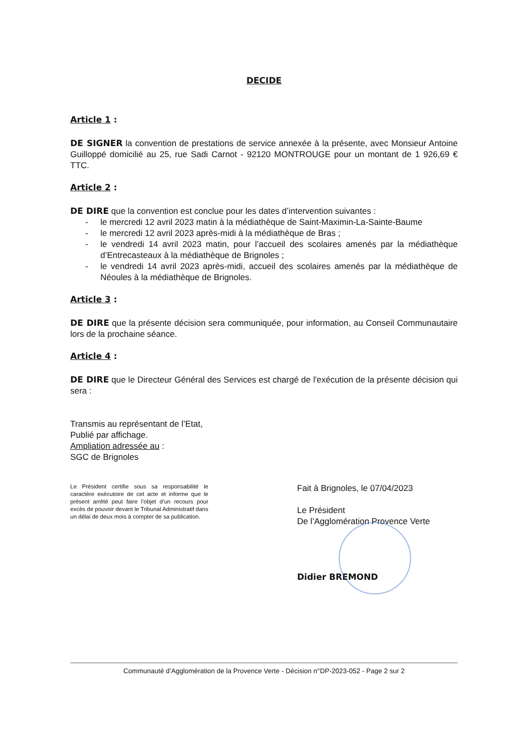DECIDE
Article 1 :
DE SIGNER la convention de prestations de service annexée à la présente, avec Monsieur Antoine Guilloppé domicilié au 25, rue Sadi Carnot - 92120 MONTROUGE pour un montant de 1 926,69 € TTC.
Article 2 :
DE DIRE que la convention est conclue pour les dates d’intervention suivantes :
- le mercredi 12 avril 2023 matin à la médiathèque de Saint-Maximin-La-Sainte-Baume
- le mercredi 12 avril 2023 après-midi à la médiathèque de Bras ;
- le vendredi 14 avril 2023 matin, pour l’accueil des scolaires amenés par la médiathèque d’Entrecasteaux à la médiathèque de Brignoles ;
- le vendredi 14 avril 2023 après-midi, accueil des scolaires amenés par la médiathèque de Néoules à la médiathèque de Brignoles.
Article 3 :
DE DIRE que la présente décision sera communiquée, pour information, au Conseil Communautaire lors de la prochaine séance.
Article 4 :
DE DIRE que le Directeur Général des Services est chargé de l'exécution de la présente décision qui sera :
Transmis au représentant de l’Etat,
Publié par affichage.
Ampliation adressée au :
SGC de Brignoles
Le Président certifie sous sa responsabilité le caractère exécutoire de cet acte et informe que le présent arrêté peut faire l’objet d’un recours pour excès de pouvoir devant le Tribunal Administratif dans un délai de deux mois à compter de sa publication.
Fait à Brignoles, le 07/04/2023
Le Président
De l’Agglomération Provence Verte
Didier BREMOND
Communauté d’Agglomération de la Provence Verte - Décision n°DP-2023-052 - Page 2 sur 2